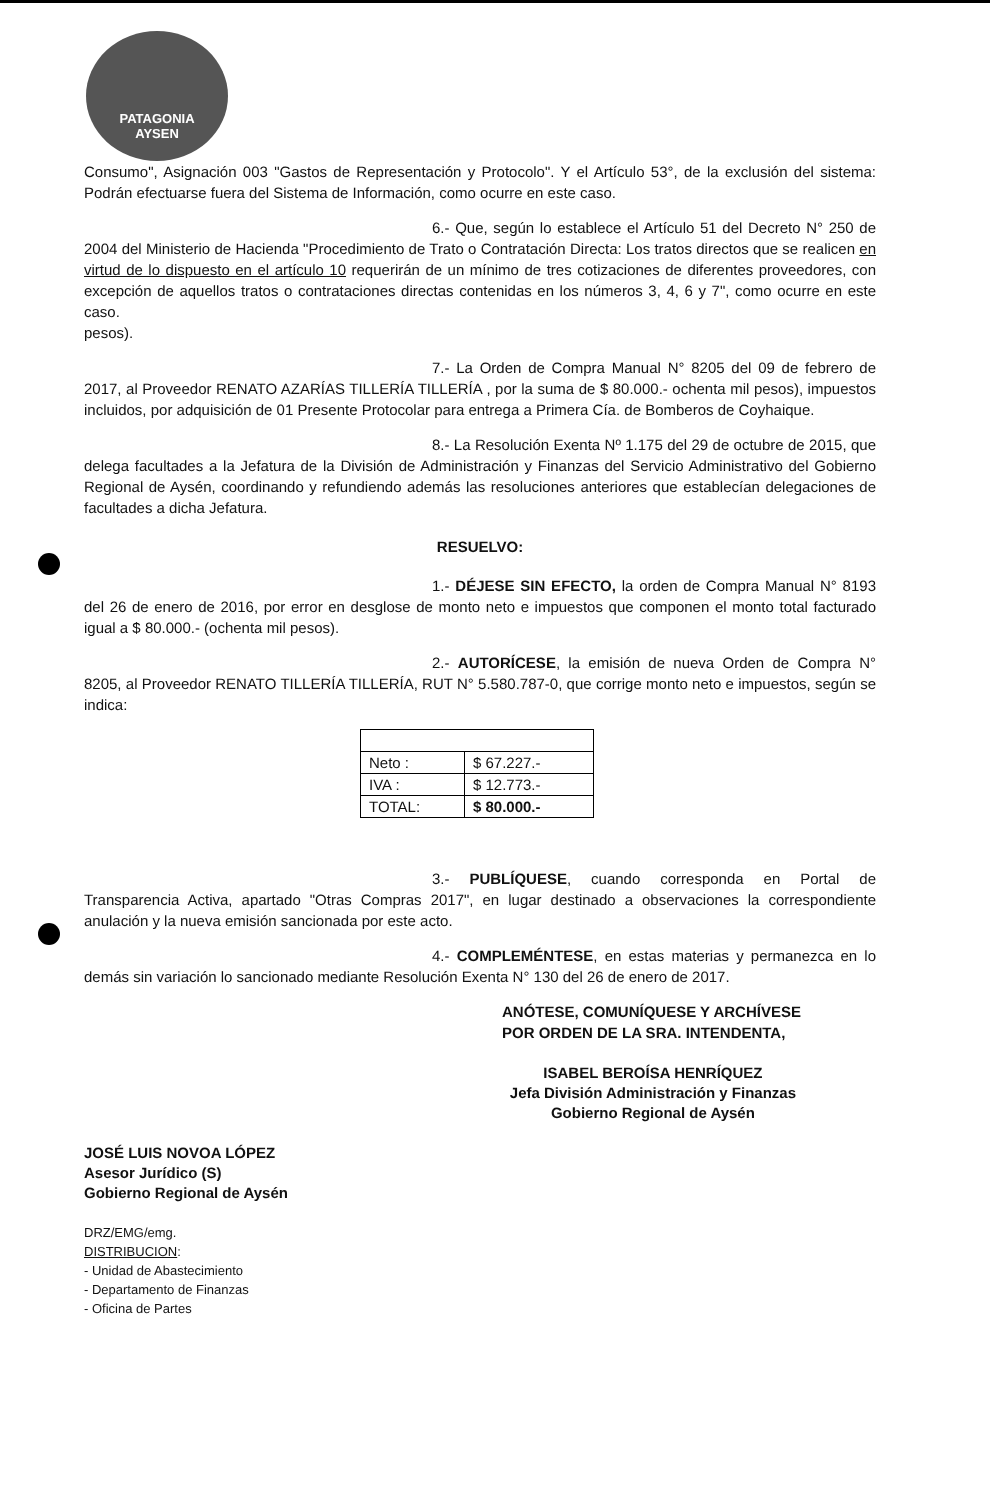PATAGONIA
AYSEN
Consumo", Asignación 003 "Gastos de Representación y Protocolo". Y el Artículo 53°, de la exclusión del sistema: Podrán efectuarse fuera del Sistema de Información, como ocurre en este caso.
6.- Que, según lo establece el Artículo 51 del Decreto N° 250 de 2004 del Ministerio de Hacienda "Procedimiento de Trato o Contratación Directa: Los tratos directos que se realicen en virtud de lo dispuesto en el artículo 10 requerirán de un mínimo de tres cotizaciones de diferentes proveedores, con excepción de aquellos tratos o contrataciones directas contenidas en los números 3, 4, 6 y 7", como ocurre en este caso.
pesos).
7.- La Orden de Compra Manual N° 8205 del 09 de febrero de 2017, al Proveedor RENATO AZARÍAS TILLERÍA TILLERÍA , por la suma de $ 80.000.- ochenta mil pesos), impuestos incluidos, por adquisición de 01 Presente Protocolar para entrega a Primera Cía. de Bomberos de Coyhaique.
8.- La Resolución Exenta Nº 1.175 del 29 de octubre de 2015, que delega facultades a la Jefatura de la División de Administración y Finanzas del Servicio Administrativo del Gobierno Regional de Aysén, coordinando y refundiendo además las resoluciones anteriores que establecían delegaciones de facultades a dicha Jefatura.
RESUELVO:
1.- DÉJESE SIN EFECTO, la orden de Compra Manual N° 8193 del 26 de enero de 2016, por error en desglose de monto neto e impuestos que componen el monto total facturado igual a $ 80.000.- (ochenta mil pesos).
2.- AUTORÍCESE, la emisión de nueva Orden de Compra N° 8205, al Proveedor RENATO TILLERÍA TILLERÍA, RUT N° 5.580.787-0, que corrige monto neto e impuestos, según se indica:
| Neto : | $ 67.227.- |
| IVA : | $ 12.773.- |
| TOTAL: | $ 80.000.- |
3.- PUBLÍQUESE, cuando corresponda en Portal de Transparencia Activa, apartado "Otras Compras 2017", en lugar destinado a observaciones la correspondiente anulación y la nueva emisión sancionada por este acto.
4.- COMPLEMÉNTESE, en estas materias y permanezca en lo demás sin variación lo sancionado mediante Resolución Exenta N° 130 del 26 de enero de 2017.
ANÓTESE, COMUNÍQUESE Y ARCHÍVESE
POR ORDEN DE LA SRA. INTENDENTA,
JOSÉ LUIS NOVOA LÓPEZ
Asesor Jurídico (S)
Gobierno Regional de Aysén
ISABEL BEROÍSA HENRÍQUEZ
Jefa División Administración y Finanzas
Gobierno Regional de Aysén
DRZ/EMG/emg.
DISTRIBUCION:
- Unidad de Abastecimiento
- Departamento de Finanzas
- Oficina de Partes